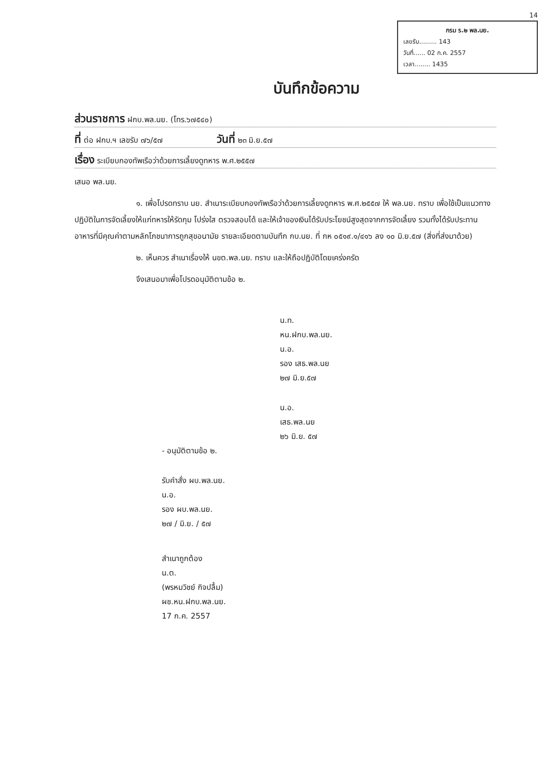14
กรม ร.๒ พล.นย.
เลขรับ......... 143
วันที่...... 02 ก.ค. 2557
เวลา........ 1435
บันทึกข้อความ
ส่วนราชการ ฝกบ.พล.นย. (โทร.๖๗๕๔๐)
ที่ ต่อ ฝกบ.ฯ เลขรับ ๗๖/๕๗ วันที่ ๒๓ มิ.ย.๕๗
เรื่อง ระเบียบกองทัพเรือว่าด้วยการเลี้ยงดูทหาร พ.ศ.๒๕๕๗
เสนอ พล.นย.
๑. เพื่อโปรดทราบ นย. สำเนาระเบียบกองทัพเรือว่าด้วยการเลี้ยงดูทหาร พ.ศ.๒๕๕๗ ให้ พล.นย. ทราบ เพื่อใช้เป็นแนวทางปฏิบัติในการจัดเลี้ยงให้แก่ทหารให้รัดกุม โปร่งใส ตรวจสอบได้ และให้เจ้าของเงินได้รับประโยชน์สูงสุดจากการจัดเลี้ยง รวมทั้งได้รับประทานอาหารที่มีคุณค่าตามหลักโภชนาการถูกสุขอนามัย รายละเอียดตามบันทึก กบ.นย. ที่ กห ๐๕๑๙.๑/๔๑๖ ลง ๑๐ มิ.ย.๕๗ (สิ่งที่ส่งมาด้วย)
๒. เห็นควร สำเนาเรื่องให้ นขต.พล.นย. ทราบ และให้ถือปฏิบัติโดยเคร่งครัด
จึงเสนอมาเพื่อโปรดอนุมัติตามข้อ ๒.
น.ท.
หน.ฝกบ.พล.นย.
น.อ.
รอง เสธ.พล.นย
๒๗ มิ.ย.๕๗
น.อ.
เสธ.พล.นย
๒๖ มิ.ย. ๕๗
- อนุมัติตามข้อ ๒.
รับคำสั่ง ผบ.พล.นย.
น.อ.
รอง ผบ.พล.นย.
๒๗ / มิ.ย. / ๕๗
สำเนาถูกต้อง
น.ต.
(พรหมวิชย์ กิจปลื้ม)
ผช.หน.ฝกบ.พล.นย.
17 ก.ค. 2557